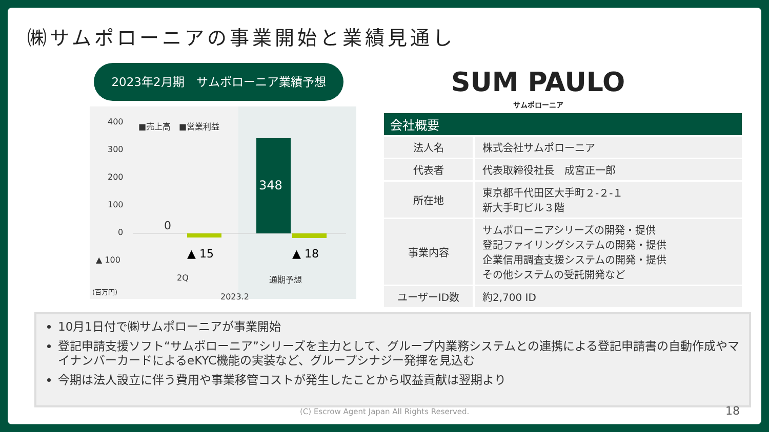㈱サムポローニアの事業開始と業績見通し
2023年2月期　サムポローニア業績予想
400
300
200
100
0
▲ 100
(百万円)
■売上高　■営業利益
0
348
▲ 15 ▲ 18
2Q 通期予想
2023.2
SUM PAULO
サムポローニア
| 会社概要 | |
| --- | --- |
| 法人名 | 株式会社サムポローニア |
| 代表者 | 代表取締役社長 成宮正一郎 |
| 所在地 | 東京都千代田区大手町２-２-１ 新大手町ビル３階 |
| 事業内容 | サムポローニアシリーズの開発・提供 登記ファイリングシステムの開発・提供 企業信用調査支援システムの開発・提供 その他システムの受託開発など |
| ユーザーID数 | 約2,700 ID |
10月1日付で㈱サムポローニアが事業開始
登記申請支援ソフト“サムポローニア”シリーズを主力として、グループ内業務システムとの連携による登記申請書の自動作成やマイナンバーカードによるeKYC機能の実装など、グループシナジー発揮を見込む
今期は法人設立に伴う費用や事業移管コストが発生したことから収益貢献は翌期より
(C) Escrow Agent Japan All Rights Reserved.
18